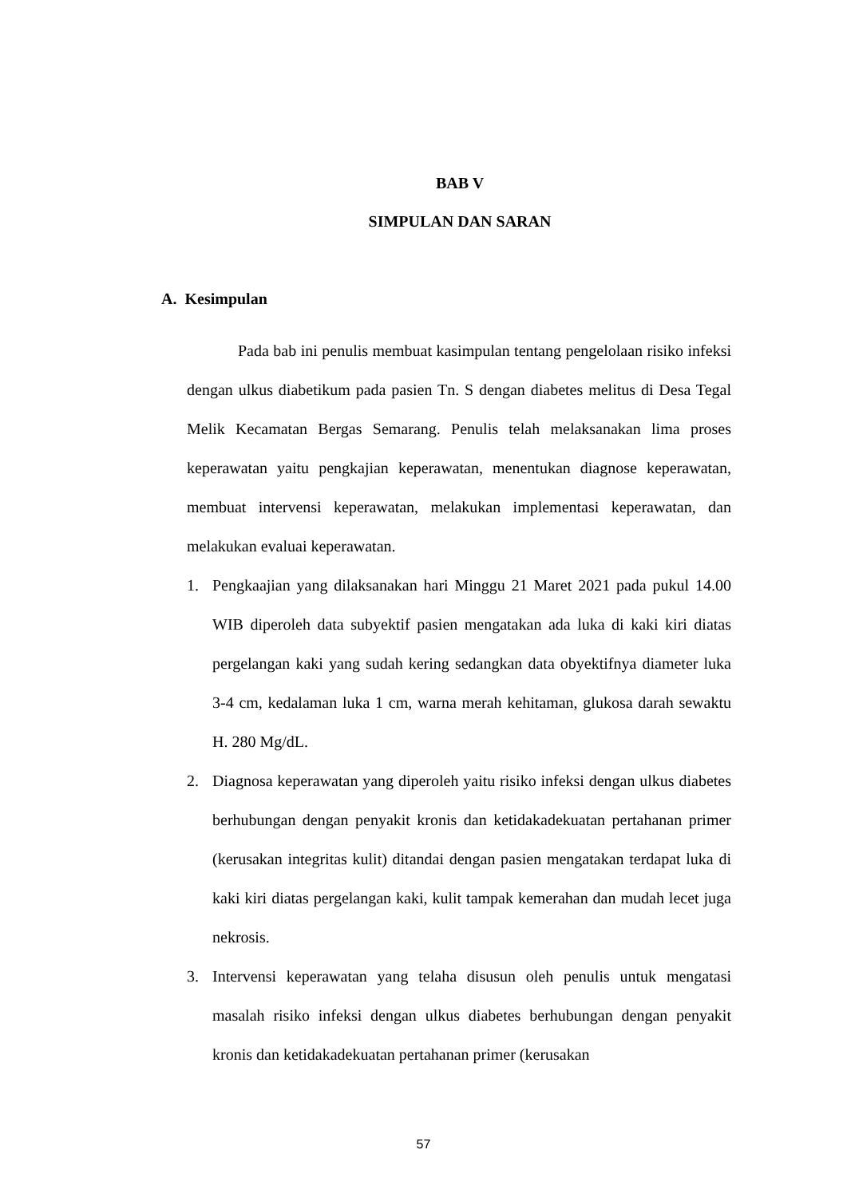BAB V
SIMPULAN DAN SARAN
A. Kesimpulan
Pada bab ini penulis membuat kasimpulan tentang pengelolaan risiko infeksi dengan ulkus diabetikum pada pasien Tn. S dengan diabetes melitus di Desa Tegal Melik Kecamatan Bergas Semarang. Penulis telah melaksanakan lima proses keperawatan yaitu pengkajian keperawatan, menentukan diagnose keperawatan, membuat intervensi keperawatan, melakukan implementasi keperawatan, dan melakukan evaluai keperawatan.
1. Pengkaajian yang dilaksanakan hari Minggu 21 Maret 2021 pada pukul 14.00 WIB diperoleh data subyektif pasien mengatakan ada luka di kaki kiri diatas pergelangan kaki yang sudah kering sedangkan data obyektifnya diameter luka 3-4 cm, kedalaman luka 1 cm, warna merah kehitaman, glukosa darah sewaktu H. 280 Mg/dL.
2. Diagnosa keperawatan yang diperoleh yaitu risiko infeksi dengan ulkus diabetes berhubungan dengan penyakit kronis dan ketidakadekuatan pertahanan primer (kerusakan integritas kulit) ditandai dengan pasien mengatakan terdapat luka di kaki kiri diatas pergelangan kaki, kulit tampak kemerahan dan mudah lecet juga nekrosis.
3. Intervensi keperawatan yang telaha disusun oleh penulis untuk mengatasi masalah risiko infeksi dengan ulkus diabetes berhubungan dengan penyakit kronis dan ketidakadekuatan pertahanan primer (kerusakan
57